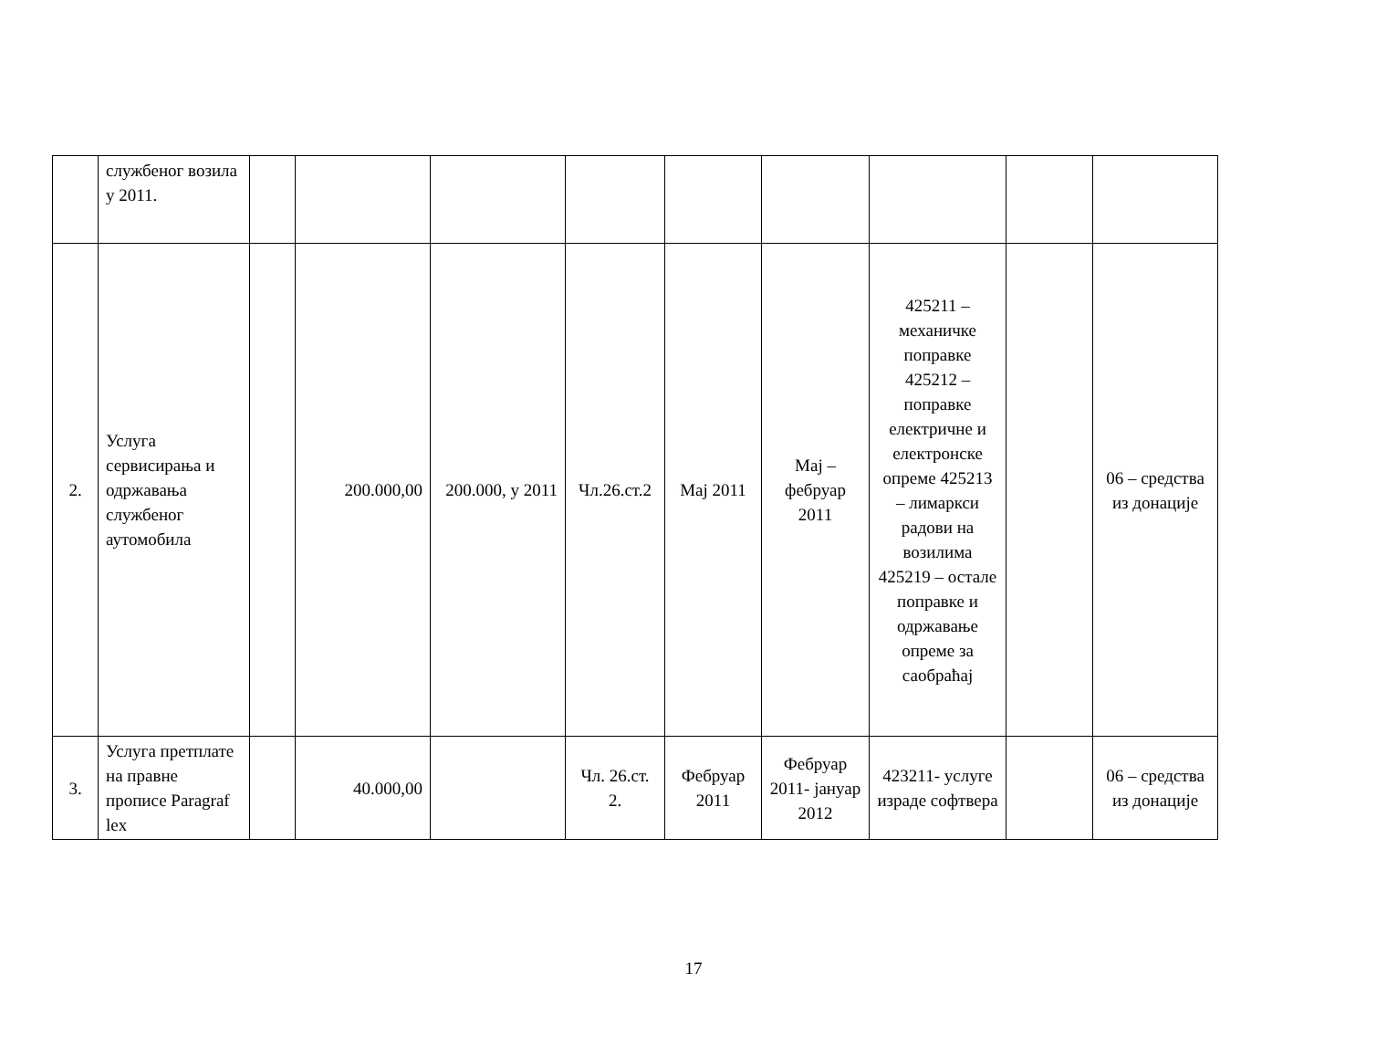| | службеног возила у 2011. | | | | | | | | | |
| 2. | Услуга сервисирања и одржавања службеног аутомобила | | 200.000,00 | 200.000, у 2011 | Чл.26.ст.2 | Мај 2011 | Мај – фебруар 2011 | 425211 – механичке поправке 425212 – поправке електричне и електронске опреме 425213 – лимаркси радови на возилима 425219 – остале поправке и одржавање опреме за саобраћај | | 06 – средства из донације |
| 3. | Услуга претплате на правне прописе Paragraf lex | | 40.000,00 | | Чл. 26.ст. 2. | Фебруар 2011 | Фебруар 2011- јануар 2012 | 423211- услуге израде софтвера | | 06 – средства из донације |
17